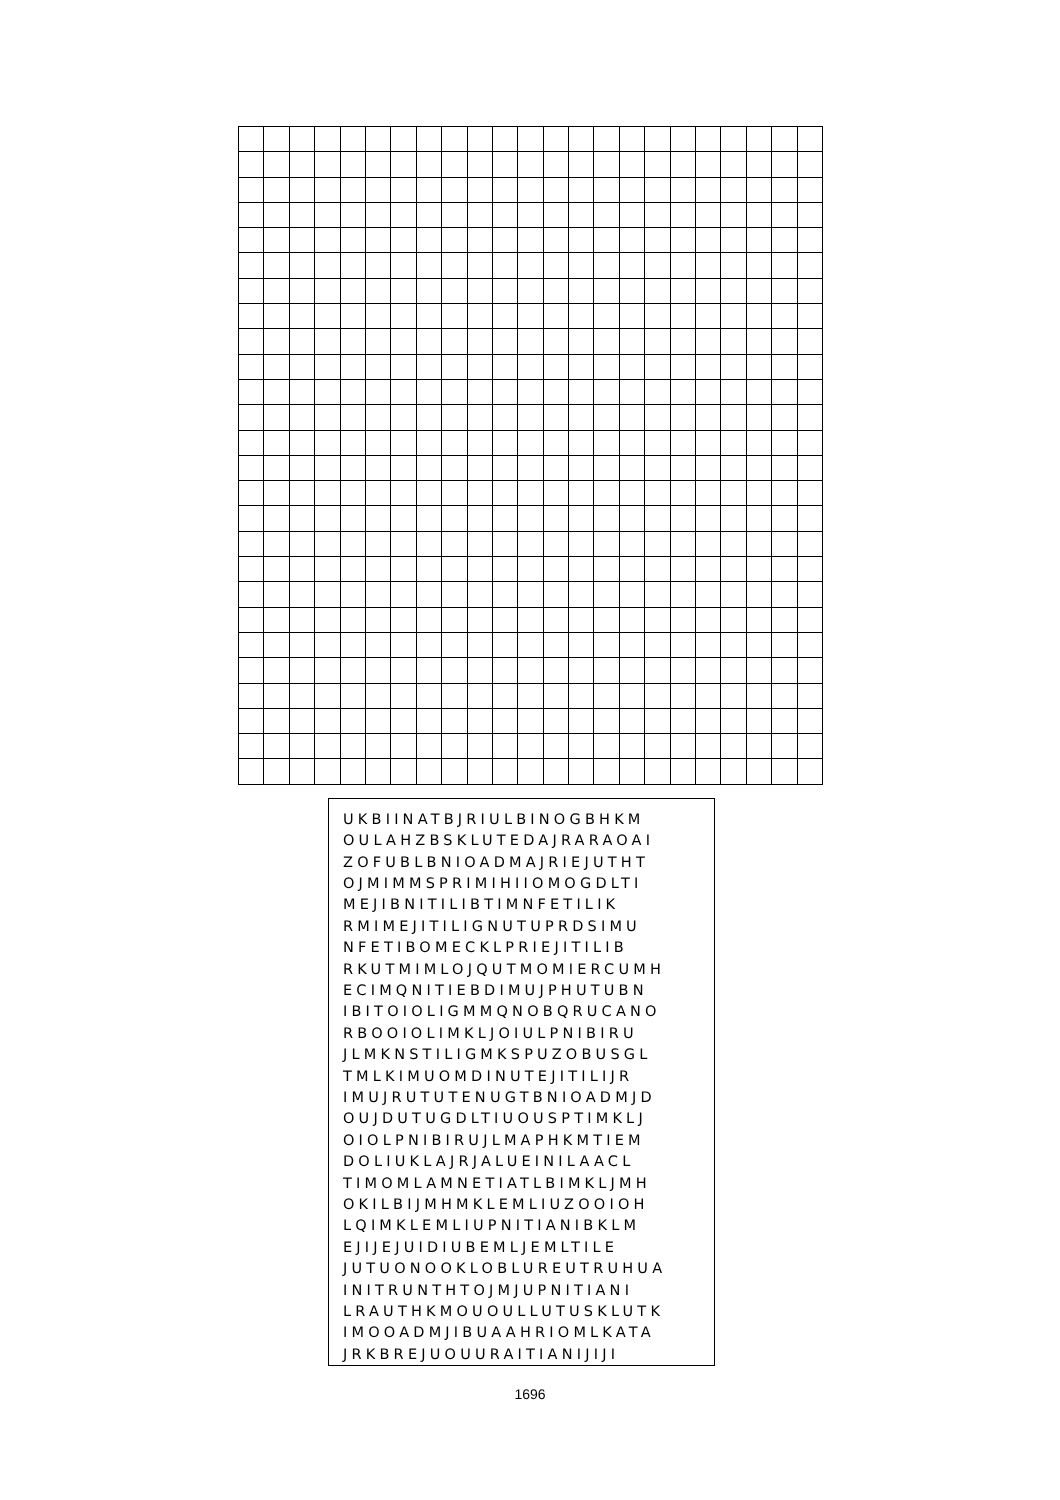UKBIINATBJRIULBINOGBHKM
OULAHZBSKLUTEDAJRARAOAI
ZOFUBLBNIOADMAJRIEJUTHT
OJMIMMSPRIMIHIIOMOGDLTI
MEJIBNITILIBTIMNFETILIK
RMIMEJITILIGNUTUPRDSIMU
NFETIBOMECKLPRIEJITILIB
RKUTMIMLOJQUTMOMIERCUMH
ECIMQNITIEBDIMUJPHUTUBN
IBITOIOLIGMMQNOBQRUCANO
RBOOIOLIMKLJOIULPNIBIRU
JLMKNSTILIGMKSPUZOBUSGL
TMLKIMUOMDINUTEJITILIJR
IMUJRUTUTENUGTBNIOADMJD
OUJDUTUGDLTIUOUSPTIMKLJ
OIOLPNIBIRUJLMAPHKMTIEM
DOLIUKLAJRJALUEINILAACL
TIMOMLAMNETIATLBIMKLJMH
OKILBIJMHMKLEMLIUZOOIOH
LQIMKLEMLIUPNITIANIBKLM
EJIJEJUIDIUBEMLJEMLTILE
JUTUONOOKLOBLUREUTRUHUA
INITRUNTHTOJMJUPNITIANI
LRAUTHKMOUOULLUTUSKLUTK
IMOOADMJIBUAAHRIOMLKATA
JRKBREJUOUURAITIANIJIJI
1696